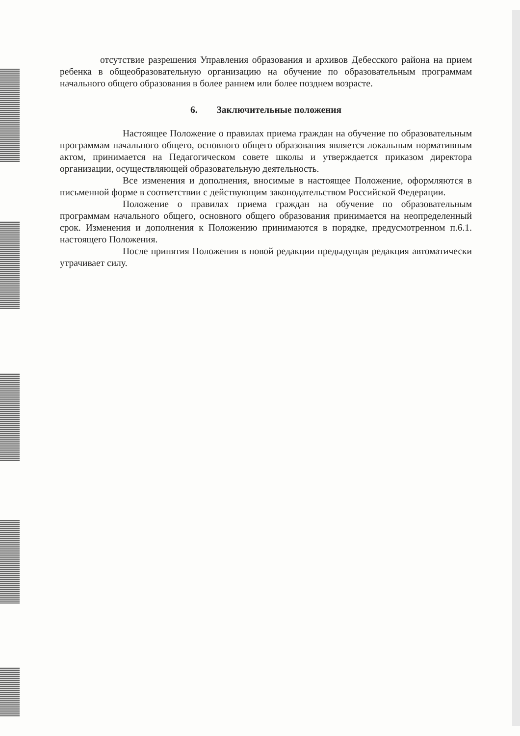отсутствие разрешения Управления образования и архивов Дебесского района на прием ребенка в общеобразовательную организацию на обучение по образовательным программам начального общего образования в более раннем или более позднем возрасте.
6. Заключительные положения
Настоящее Положение о правилах приема граждан на обучение по образовательным программам начального общего, основного общего образования является локальным нормативным актом, принимается на Педагогическом совете школы и утверждается приказом директора организации, осуществляющей образовательную деятельность.
Все изменения и дополнения, вносимые в настоящее Положение, оформляются в письменной форме в соответствии с действующим законодательством Российской Федерации.
Положение о правилах приема граждан на обучение по образовательным программам начального общего, основного общего образования принимается на неопределенный срок. Изменения и дополнения к Положению принимаются в порядке, предусмотренном п.6.1. настоящего Положения.
После принятия Положения в новой редакции предыдущая редакция автоматически утрачивает силу.